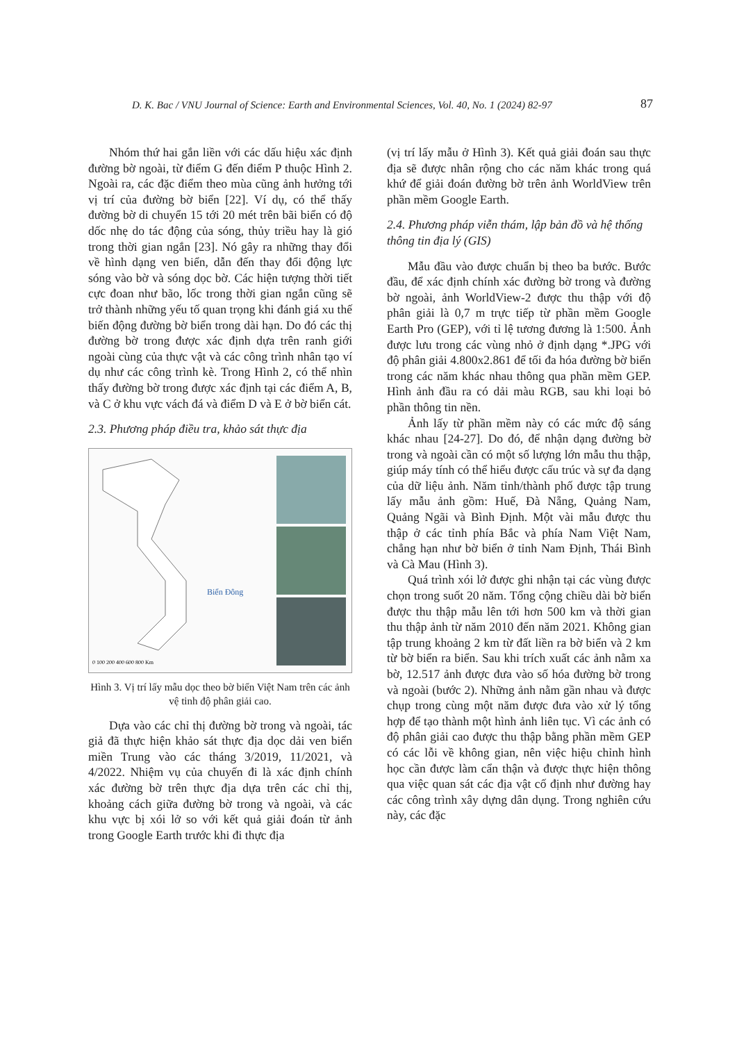D. K. Bac / VNU Journal of Science: Earth and Environmental Sciences, Vol. 40, No. 1 (2024) 82-97 87
Nhóm thứ hai gắn liền với các dấu hiệu xác định đường bờ ngoài, từ điểm G đến điểm P thuộc Hình 2. Ngoài ra, các đặc điểm theo mùa cũng ảnh hưởng tới vị trí của đường bờ biển [22]. Ví dụ, có thể thấy đường bờ di chuyển 15 tới 20 mét trên bãi biển có độ dốc nhẹ do tác động của sóng, thủy triều hay là gió trong thời gian ngắn [23]. Nó gây ra những thay đổi về hình dạng ven biển, dẫn đến thay đổi động lực sóng vào bờ và sóng dọc bờ. Các hiện tượng thời tiết cực đoan như bão, lốc trong thời gian ngắn cũng sẽ trở thành những yếu tố quan trọng khi đánh giá xu thế biến động đường bờ biển trong dài hạn. Do đó các thị đường bờ trong được xác định dựa trên ranh giới ngoài cùng của thực vật và các công trình nhân tạo ví dụ như các công trình kè. Trong Hình 2, có thể nhìn thấy đường bờ trong được xác định tại các điểm A, B, và C ở khu vực vách đá và điểm D và E ở bờ biển cát.
2.3. Phương pháp điều tra, khảo sát thực địa
Biển Đông
0 100 200 400 600 800 Km
Hình 3. Vị trí lấy mẫu dọc theo bờ biển Việt Nam trên các ảnh vệ tinh độ phân giải cao.
Dựa vào các chỉ thị đường bờ trong và ngoài, tác giả đã thực hiện khảo sát thực địa dọc dải ven biển miền Trung vào các tháng 3/2019, 11/2021, và 4/2022. Nhiệm vụ của chuyến đi là xác định chính xác đường bờ trên thực địa dựa trên các chỉ thị, khoảng cách giữa đường bờ trong và ngoài, và các khu vực bị xói lở so với kết quả giải đoán từ ảnh trong Google Earth trước khi đi thực địa
(vị trí lấy mẫu ở Hình 3). Kết quả giải đoán sau thực địa sẽ được nhân rộng cho các năm khác trong quá khứ để giải đoán đường bờ trên ảnh WorldView trên phần mềm Google Earth.
2.4. Phương pháp viễn thám, lập bản đồ và hệ thống thông tin địa lý (GIS)
Mẫu đầu vào được chuẩn bị theo ba bước. Bước đầu, để xác định chính xác đường bờ trong và đường bờ ngoài, ảnh WorldView-2 được thu thập với độ phân giải là 0,7 m trực tiếp từ phần mềm Google Earth Pro (GEP), với tỉ lệ tương đương là 1:500. Ảnh được lưu trong các vùng nhỏ ở định dạng *.JPG với độ phân giải 4.800x2.861 để tối đa hóa đường bờ biển trong các năm khác nhau thông qua phần mềm GEP. Hình ảnh đầu ra có dải màu RGB, sau khi loại bỏ phần thông tin nền.
Ảnh lấy từ phần mềm này có các mức độ sáng khác nhau [24-27]. Do đó, để nhận dạng đường bờ trong và ngoài cần có một số lượng lớn mẫu thu thập, giúp máy tính có thể hiểu được cấu trúc và sự đa dạng của dữ liệu ảnh. Năm tỉnh/thành phố được tập trung lấy mẫu ảnh gồm: Huế, Đà Nẵng, Quảng Nam, Quảng Ngãi và Bình Định. Một vài mẫu được thu thập ở các tỉnh phía Bắc và phía Nam Việt Nam, chẳng hạn như bờ biển ở tỉnh Nam Định, Thái Bình và Cà Mau (Hình 3).
Quá trình xói lở được ghi nhận tại các vùng được chọn trong suốt 20 năm. Tổng cộng chiều dài bờ biển được thu thập mẫu lên tới hơn 500 km và thời gian thu thập ảnh từ năm 2010 đến năm 2021. Không gian tập trung khoảng 2 km từ đất liền ra bờ biển và 2 km từ bờ biển ra biển. Sau khi trích xuất các ảnh nằm xa bờ, 12.517 ảnh được đưa vào số hóa đường bờ trong và ngoài (bước 2). Những ảnh nằm gần nhau và được chụp trong cùng một năm được đưa vào xử lý tổng hợp để tạo thành một hình ảnh liên tục. Vì các ảnh có độ phân giải cao được thu thập bằng phần mềm GEP có các lỗi về không gian, nên việc hiệu chỉnh hình học cần được làm cẩn thận và được thực hiện thông qua việc quan sát các địa vật cố định như đường hay các công trình xây dựng dân dụng. Trong nghiên cứu này, các đặc